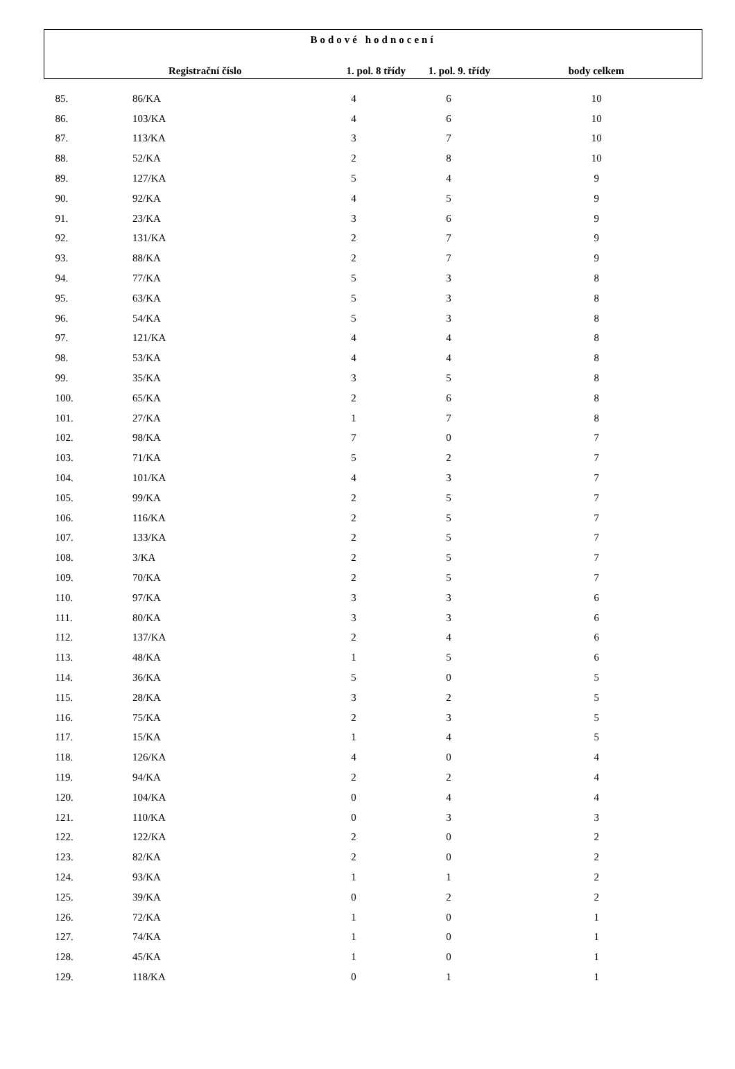| Bodové hodnocení | | | | |
| --- | --- | --- | --- | --- |
| | Registrační číslo | 1. pol. 8 třídy | 1. pol. 9. třídy | body celkem |
| 85. | 86/KA | 4 | 6 | 10 |
| 86. | 103/KA | 4 | 6 | 10 |
| 87. | 113/KA | 3 | 7 | 10 |
| 88. | 52/KA | 2 | 8 | 10 |
| 89. | 127/KA | 5 | 4 | 9 |
| 90. | 92/KA | 4 | 5 | 9 |
| 91. | 23/KA | 3 | 6 | 9 |
| 92. | 131/KA | 2 | 7 | 9 |
| 93. | 88/KA | 2 | 7 | 9 |
| 94. | 77/KA | 5 | 3 | 8 |
| 95. | 63/KA | 5 | 3 | 8 |
| 96. | 54/KA | 5 | 3 | 8 |
| 97. | 121/KA | 4 | 4 | 8 |
| 98. | 53/KA | 4 | 4 | 8 |
| 99. | 35/KA | 3 | 5 | 8 |
| 100. | 65/KA | 2 | 6 | 8 |
| 101. | 27/KA | 1 | 7 | 8 |
| 102. | 98/KA | 7 | 0 | 7 |
| 103. | 71/KA | 5 | 2 | 7 |
| 104. | 101/KA | 4 | 3 | 7 |
| 105. | 99/KA | 2 | 5 | 7 |
| 106. | 116/KA | 2 | 5 | 7 |
| 107. | 133/KA | 2 | 5 | 7 |
| 108. | 3/KA | 2 | 5 | 7 |
| 109. | 70/KA | 2 | 5 | 7 |
| 110. | 97/KA | 3 | 3 | 6 |
| 111. | 80/KA | 3 | 3 | 6 |
| 112. | 137/KA | 2 | 4 | 6 |
| 113. | 48/KA | 1 | 5 | 6 |
| 114. | 36/KA | 5 | 0 | 5 |
| 115. | 28/KA | 3 | 2 | 5 |
| 116. | 75/KA | 2 | 3 | 5 |
| 117. | 15/KA | 1 | 4 | 5 |
| 118. | 126/KA | 4 | 0 | 4 |
| 119. | 94/KA | 2 | 2 | 4 |
| 120. | 104/KA | 0 | 4 | 4 |
| 121. | 110/KA | 0 | 3 | 3 |
| 122. | 122/KA | 2 | 0 | 2 |
| 123. | 82/KA | 2 | 0 | 2 |
| 124. | 93/KA | 1 | 1 | 2 |
| 125. | 39/KA | 0 | 2 | 2 |
| 126. | 72/KA | 1 | 0 | 1 |
| 127. | 74/KA | 1 | 0 | 1 |
| 128. | 45/KA | 1 | 0 | 1 |
| 129. | 118/KA | 0 | 1 | 1 |